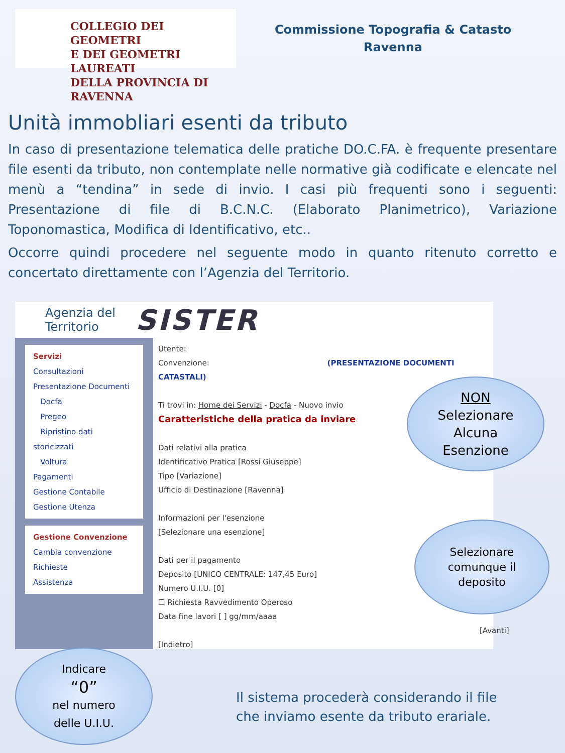COLLEGIO DEI GEOMETRI
E DEI GEOMETRI LAUREATI
DELLA PROVINCIA DI RAVENNA
Commissione Topografia & Catasto
Ravenna
Unità immobliari esenti da tributo
In caso di presentazione telematica delle pratiche DO.C.FA. è frequente presentare file esenti da tributo, non contemplate nelle normative già codificate e elencate nel menù a “tendina” in sede di invio. I casi più frequenti sono i seguenti: Presentazione di file di B.C.N.C. (Elaborato Planimetrico), Variazione Toponomastica, Modifica di Identificativo, etc..
Occorre quindi procedere nel seguente modo in quanto ritenuto corretto e concertato direttamente con l’Agenzia del Territorio.
Agenzia del
Territorio
SISTER
Servizi
Consultazioni
Presentazione Documenti
Docfa
Pregeo
Ripristino dati storicizzati
Voltura
Pagamenti
Gestione Contabile
Gestione Utenza
Gestione Convenzione
Cambia convenzione
Richieste
Assistenza
Utente:
Convenzione: (PRESENTAZIONE DOCUMENTI CATASTALI)
Ti trovi in: Home dei Servizi - Docfa - Nuovo invio
Caratteristiche della pratica da inviare
Dati relativi alla pratica
Identificativo Pratica [Rossi Giuseppe]
Tipo [Variazione]
Ufficio di Destinazione [Ravenna]
Informazioni per l'esenzione
[Selezionare una esenzione]
Dati per il pagamento
Deposito [UNICO CENTRALE: 147,45 Euro]
Numero U.I.U. [0]
☐ Richiesta Ravvedimento Operoso
Data fine lavori [ ] gg/mm/aaaa
[Avanti] [Indietro]
NON
Selezionare
Alcuna
Esenzione
Selezionare
comunque il
deposito
Indicare
“0”
nel numero
delle U.I.U.
Il sistema procederà considerando il file
che inviamo esente da tributo erariale.